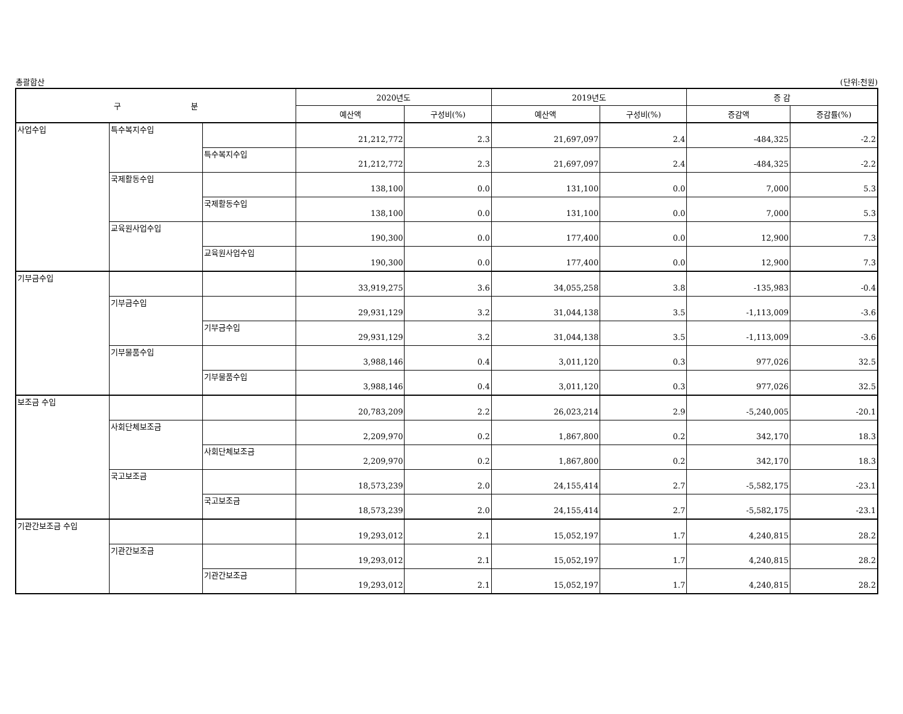총괄합산 (단위:천원)
| 구 분 | | | 2020년도 | | 2019년도 | | 증 감 | |
| --- | --- | --- | --- | --- | --- | --- | --- | --- |
| | | | 예산액 | 구성비(%) | 예산액 | 구성비(%) | 증감액 | 증감률(%) |
| 사업수입 | 특수복지수입 | | 21,212,772 | 2.3 | 21,697,097 | 2.4 | -484,325 | -2.2 |
| | | 특수복지수입 | 21,212,772 | 2.3 | 21,697,097 | 2.4 | -484,325 | -2.2 |
| | 국제활동수입 | | 138,100 | 0.0 | 131,100 | 0.0 | 7,000 | 5.3 |
| | | 국제활동수입 | 138,100 | 0.0 | 131,100 | 0.0 | 7,000 | 5.3 |
| | 교육원사업수입 | | 190,300 | 0.0 | 177,400 | 0.0 | 12,900 | 7.3 |
| | | 교육원사업수입 | 190,300 | 0.0 | 177,400 | 0.0 | 12,900 | 7.3 |
| 기부금수입 | | | 33,919,275 | 3.6 | 34,055,258 | 3.8 | -135,983 | -0.4 |
| | 기부금수입 | | 29,931,129 | 3.2 | 31,044,138 | 3.5 | -1,113,009 | -3.6 |
| | | 기부금수입 | 29,931,129 | 3.2 | 31,044,138 | 3.5 | -1,113,009 | -3.6 |
| | 기부물품수입 | | 3,988,146 | 0.4 | 3,011,120 | 0.3 | 977,026 | 32.5 |
| | | 기부물품수입 | 3,988,146 | 0.4 | 3,011,120 | 0.3 | 977,026 | 32.5 |
| 보조금 수입 | | | 20,783,209 | 2.2 | 26,023,214 | 2.9 | -5,240,005 | -20.1 |
| | 사회단체보조금 | | 2,209,970 | 0.2 | 1,867,800 | 0.2 | 342,170 | 18.3 |
| | | 사회단체보조금 | 2,209,970 | 0.2 | 1,867,800 | 0.2 | 342,170 | 18.3 |
| | 국고보조금 | | 18,573,239 | 2.0 | 24,155,414 | 2.7 | -5,582,175 | -23.1 |
| | | 국고보조금 | 18,573,239 | 2.0 | 24,155,414 | 2.7 | -5,582,175 | -23.1 |
| 기관간보조금 수입 | | | 19,293,012 | 2.1 | 15,052,197 | 1.7 | 4,240,815 | 28.2 |
| | 기관간보조금 | | 19,293,012 | 2.1 | 15,052,197 | 1.7 | 4,240,815 | 28.2 |
| | | 기관간보조금 | 19,293,012 | 2.1 | 15,052,197 | 1.7 | 4,240,815 | 28.2 |